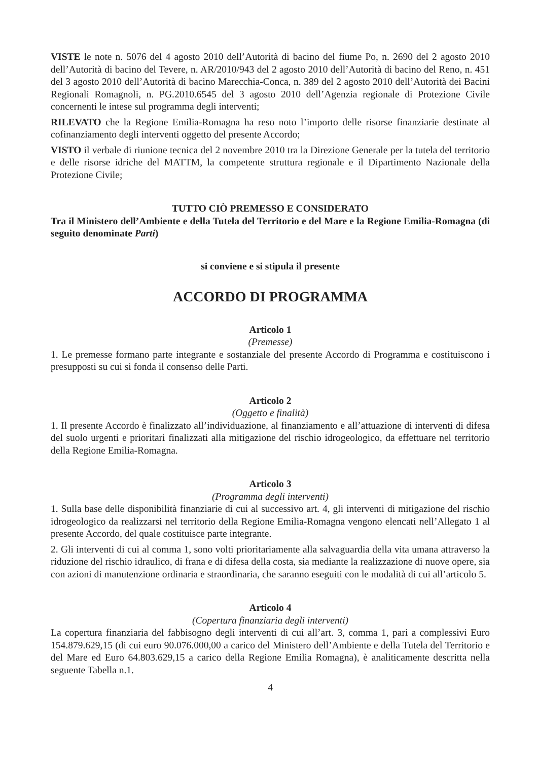VISTE le note n. 5076 del 4 agosto 2010 dell’Autorità di bacino del fiume Po, n. 2690 del 2 agosto 2010 dell’Autorità di bacino del Tevere, n. AR/2010/943 del 2 agosto 2010 dell’Autorità di bacino del Reno, n. 451 del 3 agosto 2010 dell’Autorità di bacino Marecchia-Conca, n. 389 del 2 agosto 2010 dell’Autorità dei Bacini Regionali Romagnoli, n. PG.2010.6545 del 3 agosto 2010 dell’Agenzia regionale di Protezione Civile concernenti le intese sul programma degli interventi;
RILEVATO che la Regione Emilia-Romagna ha reso noto l’importo delle risorse finanziarie destinate al cofinanziamento degli interventi oggetto del presente Accordo;
VISTO il verbale di riunione tecnica del 2 novembre 2010 tra la Direzione Generale per la tutela del territorio e delle risorse idriche del MATTM, la competente struttura regionale e il Dipartimento Nazionale della Protezione Civile;
TUTTO CIÒ PREMESSO E CONSIDERATO
Tra il Ministero dell’Ambiente e della Tutela del Territorio e del Mare e la Regione Emilia-Romagna (di seguito denominate Parti)
si conviene e si stipula il presente
ACCORDO DI PROGRAMMA
Articolo 1
(Premesse)
1. Le premesse formano parte integrante e sostanziale del presente Accordo di Programma e costituiscono i presupposti su cui si fonda il consenso delle Parti.
Articolo 2
(Oggetto e finalità)
1. Il presente Accordo è finalizzato all’individuazione, al finanziamento e all’attuazione di interventi di difesa del suolo urgenti e prioritari finalizzati alla mitigazione del rischio idrogeologico, da effettuare nel territorio della Regione Emilia-Romagna.
Articolo 3
(Programma degli interventi)
1. Sulla base delle disponibilità finanziarie di cui al successivo art. 4, gli interventi di mitigazione del rischio idrogeologico da realizzarsi nel territorio della Regione Emilia-Romagna vengono elencati nell’Allegato 1 al presente Accordo, del quale costituisce parte integrante.
2. Gli interventi di cui al comma 1, sono volti prioritariamente alla salvaguardia della vita umana attraverso la riduzione del rischio idraulico, di frana e di difesa della costa, sia mediante la realizzazione di nuove opere, sia con azioni di manutenzione ordinaria e straordinaria, che saranno eseguiti con le modalità di cui all’articolo 5.
Articolo 4
(Copertura finanziaria degli interventi)
La copertura finanziaria del fabbisogno degli interventi di cui all’art. 3, comma 1, pari a complessivi Euro 154.879.629,15 (di cui euro 90.076.000,00 a carico del Ministero dell’Ambiente e della Tutela del Territorio e del Mare ed Euro 64.803.629,15 a carico della Regione Emilia Romagna), è analiticamente descritta nella seguente Tabella n.1.
4